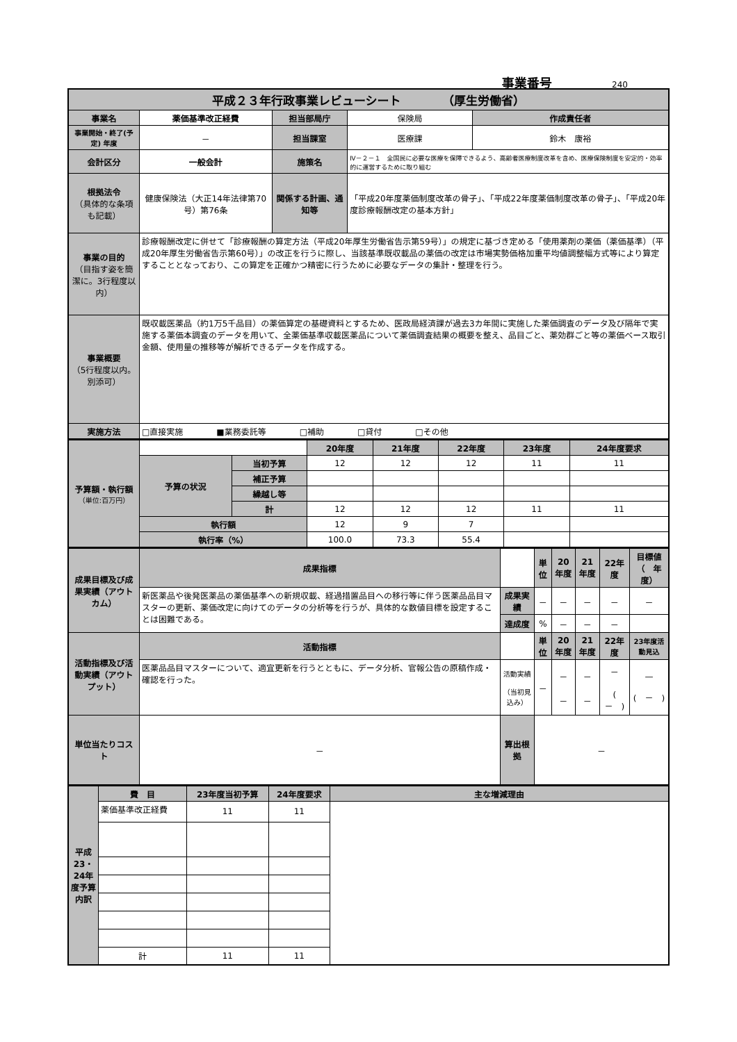事業番号 240
| 平成２３年行政事業レビューシート （厚生労働省） | | | | |
| 事業名 | 薬価基準改正経費 | 担当部局庁 | 保険局 | 作成責任者 |
| 事業開始・終了(予定) 年度 | － | 担当課室 | 医療課 | 鈴木 康裕 |
| 会計区分 | 一般会計 | 施策名 | Ⅳ－２－１ 全国民に必要な医療を保障できるよう、高齢者医療制度改革を含め、医療保険制度を安定的・効率的に運営するために取り組む | |
| 根拠法令 （具体的な条項も記載） | 健康保険法（大正14年法律第70号）第76条 | 関係する計画、通知等 | 「平成20年度薬価制度改革の骨子」、「平成22年度薬価制度改革の骨子」、「平成20年度診療報酬改定の基本方針」 | |
| 事業の目的 （目指す姿を簡潔に。3行程度以内） | 診療報酬改定に併せて「診療報酬の算定方法（平成20年厚生労働省告示第59号）」の規定に基づき定める「使用薬剤の薬価（薬価基準）（平成20年厚生労働省告示第60号）」の改正を行うに際し、当該基準既収載品の薬価の改定は市場実勢価格加重平均値調整幅方式等により算定することとなっており、この算定を正確かつ精密に行うために必要なデータの集計・整理を行う。 | | | |
| 事業概要 （5行程度以内。別添可） | 既収載医薬品（約1万5千品目）の薬価算定の基礎資料とするため、医政局経済課が過去3カ年間に実施した薬価調査のデータ及び隔年で実施する薬価本調査のデータを用いて、全薬価基準収載医薬品について薬価調査結果の概要を整え、品目ごと、薬効群ごと等の薬価ベース取引金額、使用量の推移等が解析できるデータを作成する。 | | | |
| 実施方法 | □直接実施 ■業務委託等 □補助 □貸付 □その他 | | | |
| 予算額・執行額 （単位:百万円） | | | 20年度 | 21年度 | 22年度 | 23年度 | 24年度要求 |
| | 予算の状況 | 当初予算 | 12 | 12 | 12 | 11 | 11 |
| | | 補正予算 | | | | | |
| | | 繰越し等 | | | | | |
| | | 計 | 12 | 12 | 12 | 11 | 11 |
| | 執行額 | | 12 | 9 | 7 | | |
| | 執行率（%） | | 100.0 | 73.3 | 55.4 | | |
| 成果目標及び成果実績（アウトカム） | 成果指標 | | 単位 | 20年度 | 21年度 | 22年度 | 目標値 （ 年度） |
| | 新医薬品や後発医薬品の薬価基準への新規収載、経過措置品目への移行等に伴う医薬品品目マスターの更新、薬価改定に向けてのデータの分析等を行うが、具体的な数値目標を設定することは困難である。 | 成果実績 | － | － | － | － | － |
| | | 達成度 | % | － | － | － | |
| 活動指標及び活動実績（アウトプット） | 活動指標 | | 単位 | 20年度 | 21年度 | 22年度 | 23年度活動見込 |
| | 医薬品品目マスターについて、適宜更新を行うとともに、データ分析、官報公告の原稿作成・確認を行った。 | 活動実績 （当初見込み） | － | － － | － － | － ( － ) | — ( － ) |
| 単位当たりコスト | － | 算出根拠 | － | | | | |
| 平成23・24年度予算内訳 | 費 目 | 23年度当初予算 | 24年度要求 | 主な増減理由 |
| | 薬価基準改正経費 | 11 | 11 | |
| | 計 | 11 | 11 | |